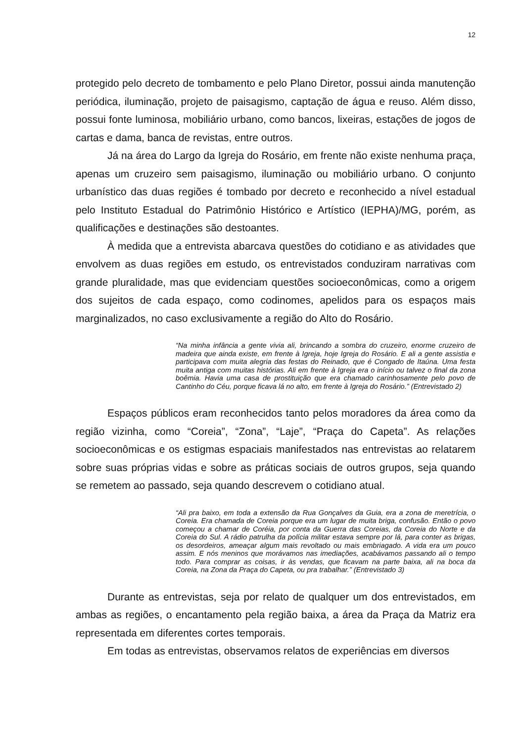12
protegido pelo decreto de tombamento e pelo Plano Diretor, possui ainda manutenção periódica, iluminação, projeto de paisagismo, captação de água e reuso. Além disso, possui fonte luminosa, mobiliário urbano, como bancos, lixeiras, estações de jogos de cartas e dama, banca de revistas, entre outros.
Já na área do Largo da Igreja do Rosário, em frente não existe nenhuma praça, apenas um cruzeiro sem paisagismo, iluminação ou mobiliário urbano. O conjunto urbanístico das duas regiões é tombado por decreto e reconhecido a nível estadual pelo Instituto Estadual do Patrimônio Histórico e Artístico (IEPHA)/MG, porém, as qualificações e destinações são destoantes.
À medida que a entrevista abarcava questões do cotidiano e as atividades que envolvem as duas regiões em estudo, os entrevistados conduziram narrativas com grande pluralidade, mas que evidenciam questões socioeconômicas, como a origem dos sujeitos de cada espaço, como codinomes, apelidos para os espaços mais marginalizados, no caso exclusivamente a região do Alto do Rosário.
“Na minha infância a gente vivia ali, brincando a sombra do cruzeiro, enorme cruzeiro de madeira que ainda existe, em frente à Igreja, hoje Igreja do Rosário. E ali a gente assistia e participava com muita alegria das festas do Reinado, que é Congado de Itaúna. Uma festa muita antiga com muitas histórias. Ali em frente à Igreja era o início ou talvez o final da zona boêmia. Havia uma casa de prostituição que era chamado carinhosamente pelo povo de Cantinho do Céu, porque ficava lá no alto, em frente à Igreja do Rosário.” (Entrevistado 2)
Espaços públicos eram reconhecidos tanto pelos moradores da área como da região vizinha, como “Coreia”, “Zona”, “Laje”, “Praça do Capeta”. As relações socioeconômicas e os estigmas espaciais manifestados nas entrevistas ao relatarem sobre suas próprias vidas e sobre as práticas sociais de outros grupos, seja quando se remetem ao passado, seja quando descrevem o cotidiano atual.
“Ali pra baixo, em toda a extensão da Rua Gonçalves da Guia, era a zona de meretrícia, o Coreia. Era chamada de Coreia porque era um lugar de muita briga, confusão. Então o povo começou a chamar de Coréia, por conta da Guerra das Coreias, da Coreia do Norte e da Coreia do Sul. A rádio patrulha da polícia militar estava sempre por lá, para conter as brigas, os desordeiros, ameaçar algum mais revoltado ou mais embriagado. A vida era um pouco assim. E nós meninos que morávamos nas imediações, acabávamos passando ali o tempo todo. Para comprar as coisas, ir às vendas, que ficavam na parte baixa, ali na boca da Coreia, na Zona da Praça do Capeta, ou pra trabalhar.” (Entrevistado 3)
Durante as entrevistas, seja por relato de qualquer um dos entrevistados, em ambas as regiões, o encantamento pela região baixa, a área da Praça da Matriz era representada em diferentes cortes temporais.
Em todas as entrevistas, observamos relatos de experiências em diversos